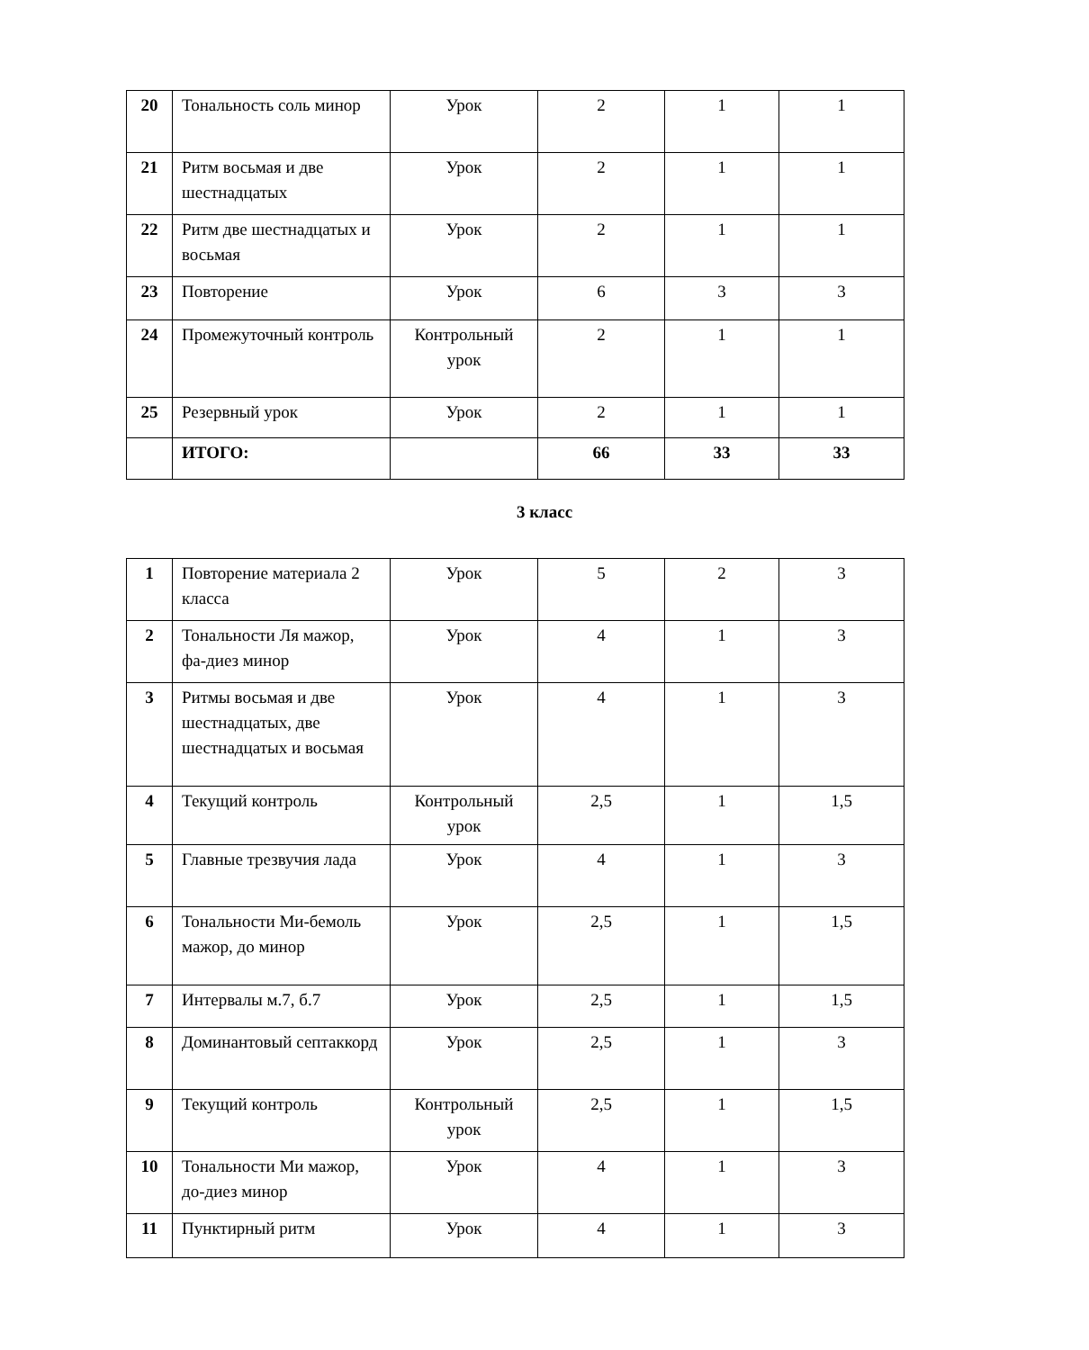| 20 | Тональность соль минор | Урок | 2 | 1 | 1 |
| 21 | Ритм восьмая и две шестнадцатых | Урок | 2 | 1 | 1 |
| 22 | Ритм две шестнадцатых и восьмая | Урок | 2 | 1 | 1 |
| 23 | Повторение | Урок | 6 | 3 | 3 |
| 24 | Промежуточный контроль | Контрольный урок | 2 | 1 | 1 |
| 25 | Резервный урок | Урок | 2 | 1 | 1 |
| | ИТОГО: | | 66 | 33 | 33 |
3 класс
| 1 | Повторение материала 2 класса | Урок | 5 | 2 | 3 |
| 2 | Тональности Ля мажор, фа-диез минор | Урок | 4 | 1 | 3 |
| 3 | Ритмы восьмая и две шестнадцатых, две шестнадцатых и восьмая | Урок | 4 | 1 | 3 |
| 4 | Текущий контроль | Контрольный урок | 2,5 | 1 | 1,5 |
| 5 | Главные трезвучия лада | Урок | 4 | 1 | 3 |
| 6 | Тональности Ми-бемоль мажор, до минор | Урок | 2,5 | 1 | 1,5 |
| 7 | Интервалы м.7, б.7 | Урок | 2,5 | 1 | 1,5 |
| 8 | Доминантовый септаккорд | Урок | 2,5 | 1 | 3 |
| 9 | Текущий контроль | Контрольный урок | 2,5 | 1 | 1,5 |
| 10 | Тональности Ми мажор, до-диез минор | Урок | 4 | 1 | 3 |
| 11 | Пунктирный ритм | Урок | 4 | 1 | 3 |